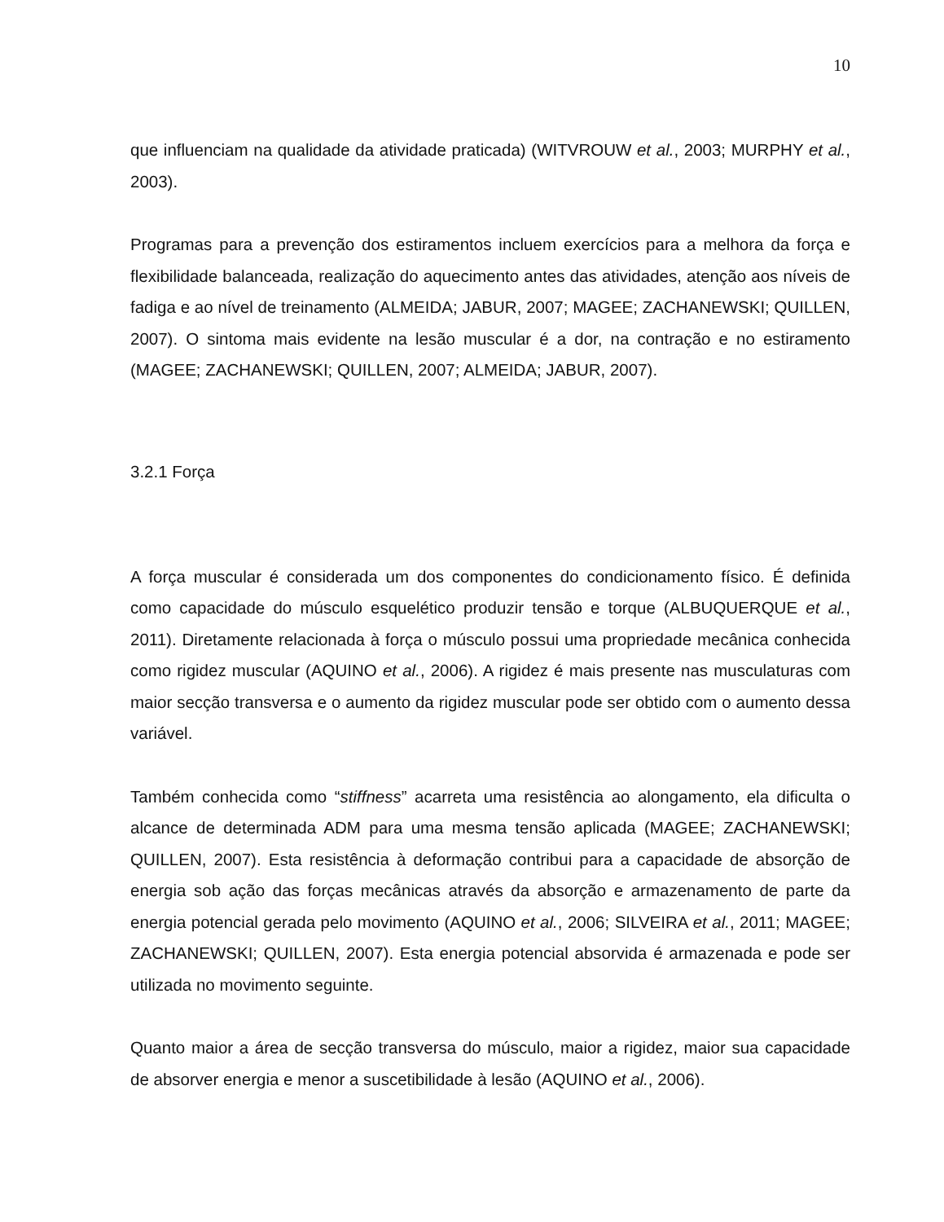10
que influenciam na qualidade da atividade praticada) (WITVROUW et al., 2003; MURPHY et al., 2003).
Programas para a prevenção dos estiramentos incluem exercícios para a melhora da força e flexibilidade balanceada, realização do aquecimento antes das atividades, atenção aos níveis de fadiga e ao nível de treinamento (ALMEIDA; JABUR, 2007; MAGEE; ZACHANEWSKI; QUILLEN, 2007). O sintoma mais evidente na lesão muscular é a dor, na contração e no estiramento (MAGEE; ZACHANEWSKI; QUILLEN, 2007; ALMEIDA; JABUR, 2007).
3.2.1 Força
A força muscular é considerada um dos componentes do condicionamento físico. É definida como capacidade do músculo esquelético produzir tensão e torque (ALBUQUERQUE et al., 2011). Diretamente relacionada à força o músculo possui uma propriedade mecânica conhecida como rigidez muscular (AQUINO et al., 2006). A rigidez é mais presente nas musculaturas com maior secção transversa e o aumento da rigidez muscular pode ser obtido com o aumento dessa variável.
Também conhecida como “stiffness” acarreta uma resistência ao alongamento, ela dificulta o alcance de determinada ADM para uma mesma tensão aplicada (MAGEE; ZACHANEWSKI; QUILLEN, 2007). Esta resistência à deformação contribui para a capacidade de absorção de energia sob ação das forças mecânicas através da absorção e armazenamento de parte da energia potencial gerada pelo movimento (AQUINO et al., 2006; SILVEIRA et al., 2011; MAGEE; ZACHANEWSKI; QUILLEN, 2007). Esta energia potencial absorvida é armazenada e pode ser utilizada no movimento seguinte.
Quanto maior a área de secção transversa do músculo, maior a rigidez, maior sua capacidade de absorver energia e menor a suscetibilidade à lesão (AQUINO et al., 2006).